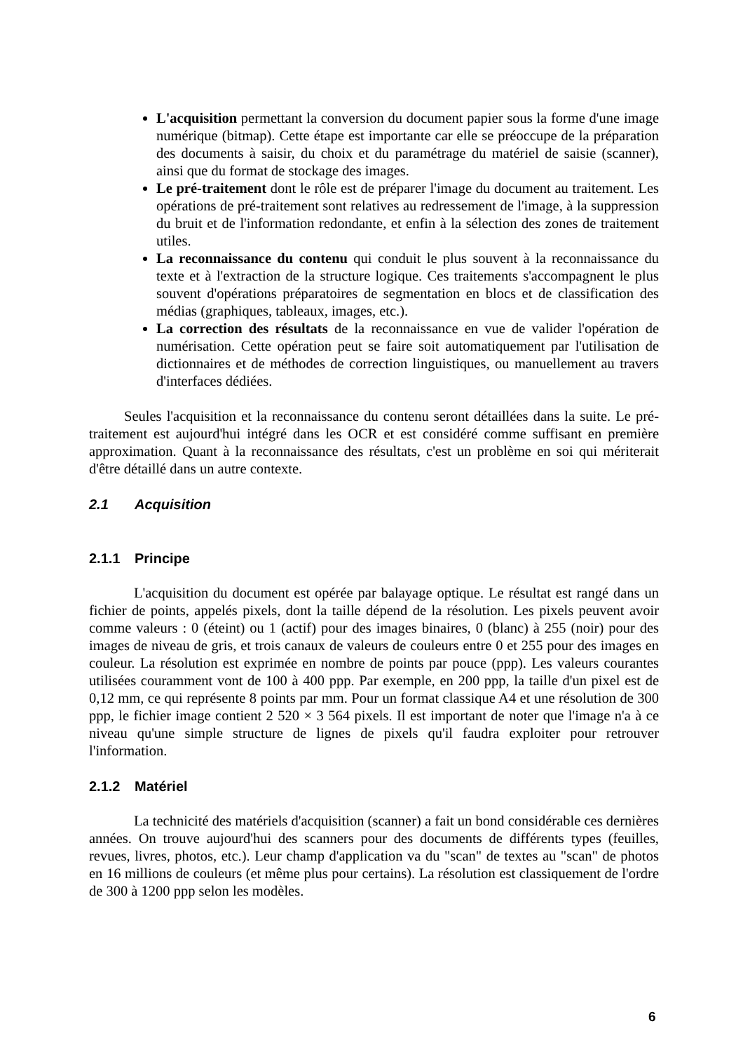L'acquisition permettant la conversion du document papier sous la forme d'une image numérique (bitmap). Cette étape est importante car elle se préoccupe de la préparation des documents à saisir, du choix et du paramétrage du matériel de saisie (scanner), ainsi que du format de stockage des images.
Le pré-traitement dont le rôle est de préparer l'image du document au traitement. Les opérations de pré-traitement sont relatives au redressement de l'image, à la suppression du bruit et de l'information redondante, et enfin à la sélection des zones de traitement utiles.
La reconnaissance du contenu qui conduit le plus souvent à la reconnaissance du texte et à l'extraction de la structure logique. Ces traitements s'accompagnent le plus souvent d'opérations préparatoires de segmentation en blocs et de classification des médias (graphiques, tableaux, images, etc.).
La correction des résultats de la reconnaissance en vue de valider l'opération de numérisation. Cette opération peut se faire soit automatiquement par l'utilisation de dictionnaires et de méthodes de correction linguistiques, ou manuellement au travers d'interfaces dédiées.
Seules l'acquisition et la reconnaissance du contenu seront détaillées dans la suite. Le pré-traitement est aujourd'hui intégré dans les OCR et est considéré comme suffisant en première approximation. Quant à la reconnaissance des résultats, c'est un problème en soi qui mériterait d'être détaillé dans un autre contexte.
2.1 Acquisition
2.1.1 Principe
L'acquisition du document est opérée par balayage optique. Le résultat est rangé dans un fichier de points, appelés pixels, dont la taille dépend de la résolution. Les pixels peuvent avoir comme valeurs : 0 (éteint) ou 1 (actif) pour des images binaires, 0 (blanc) à 255 (noir) pour des images de niveau de gris, et trois canaux de valeurs de couleurs entre 0 et 255 pour des images en couleur. La résolution est exprimée en nombre de points par pouce (ppp). Les valeurs courantes utilisées couramment vont de 100 à 400 ppp. Par exemple, en 200 ppp, la taille d'un pixel est de 0,12 mm, ce qui représente 8 points par mm. Pour un format classique A4 et une résolution de 300 ppp, le fichier image contient 2 520 × 3 564 pixels. Il est important de noter que l'image n'a à ce niveau qu'une simple structure de lignes de pixels qu'il faudra exploiter pour retrouver l'information.
2.1.2 Matériel
La technicité des matériels d'acquisition (scanner) a fait un bond considérable ces dernières années. On trouve aujourd'hui des scanners pour des documents de différents types (feuilles, revues, livres, photos, etc.). Leur champ d'application va du "scan" de textes au "scan" de photos en 16 millions de couleurs (et même plus pour certains). La résolution est classiquement de l'ordre de 300 à 1200 ppp selon les modèles.
6